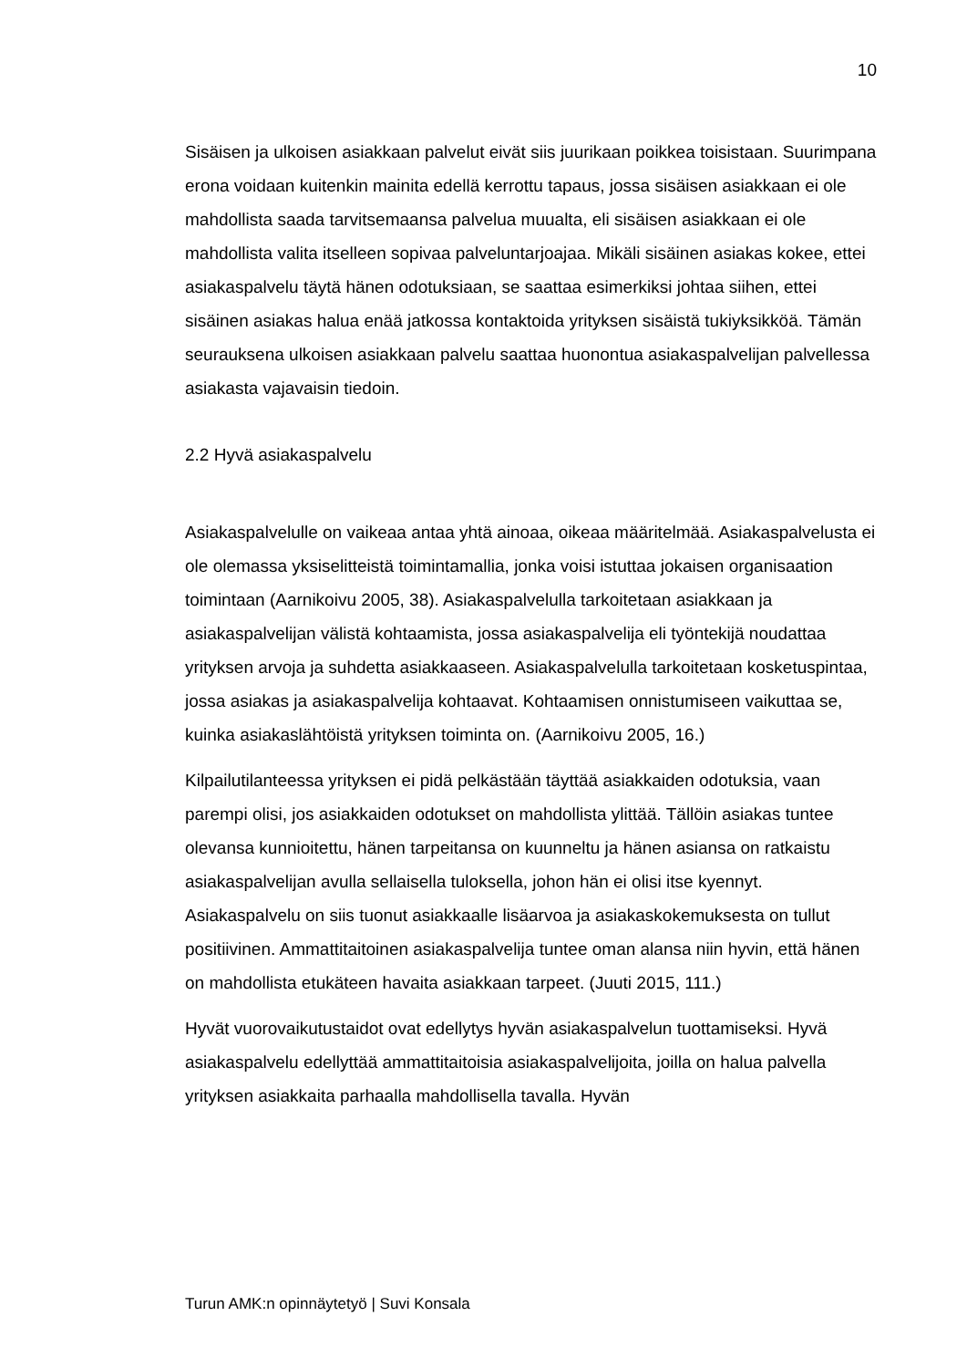10
Sisäisen ja ulkoisen asiakkaan palvelut eivät siis juurikaan poikkea toisistaan. Suurimpana erona voidaan kuitenkin mainita edellä kerrottu tapaus, jossa sisäisen asiakkaan ei ole mahdollista saada tarvitsemaansa palvelua muualta, eli sisäisen asiakkaan ei ole mahdollista valita itselleen sopivaa palveluntarjoajaa. Mikäli sisäinen asiakas kokee, ettei asiakaspalvelu täytä hänen odotuksiaan, se saattaa esimerkiksi johtaa siihen, ettei sisäinen asiakas halua enää jatkossa kontaktoida yrityksen sisäistä tukiyksikköä. Tämän seurauksena ulkoisen asiakkaan palvelu saattaa huonontua asiakaspalvelijan palvellessa asiakasta vajavaisin tiedoin.
2.2 Hyvä asiakaspalvelu
Asiakaspalvelulle on vaikeaa antaa yhtä ainoaa, oikeaa määritelmää. Asiakaspalvelusta ei ole olemassa yksiselitteistä toimintamallia, jonka voisi istuttaa jokaisen organisaation toimintaan (Aarnikoivu 2005, 38). Asiakaspalvelulla tarkoitetaan asiakkaan ja asiakaspalvelijan välistä kohtaamista, jossa asiakaspalvelija eli työntekijä noudattaa yrityksen arvoja ja suhdetta asiakkaaseen. Asiakaspalvelulla tarkoitetaan kosketuspintaa, jossa asiakas ja asiakaspalvelija kohtaavat. Kohtaamisen onnistumiseen vaikuttaa se, kuinka asiakaslähtöistä yrityksen toiminta on. (Aarnikoivu 2005, 16.)
Kilpailutilanteessa yrityksen ei pidä pelkästään täyttää asiakkaiden odotuksia, vaan parempi olisi, jos asiakkaiden odotukset on mahdollista ylittää. Tällöin asiakas tuntee olevansa kunnioitettu, hänen tarpeitansa on kuunneltu ja hänen asiansa on ratkaistu asiakaspalvelijan avulla sellaisella tuloksella, johon hän ei olisi itse kyennyt. Asiakaspalvelu on siis tuonut asiakkaalle lisäarvoa ja asiakaskokemuksesta on tullut positiivinen. Ammattitaitoinen asiakaspalvelija tuntee oman alansa niin hyvin, että hänen on mahdollista etukäteen havaita asiakkaan tarpeet. (Juuti 2015, 111.)
Hyvät vuorovaikutustaidot ovat edellytys hyvän asiakaspalvelun tuottamiseksi. Hyvä asiakaspalvelu edellyttää ammattitaitoisia asiakaspalvelijoita, joilla on halua palvella yrityksen asiakkaita parhaalla mahdollisella tavalla. Hyvän
Turun AMK:n opinnäytetyö | Suvi Konsala